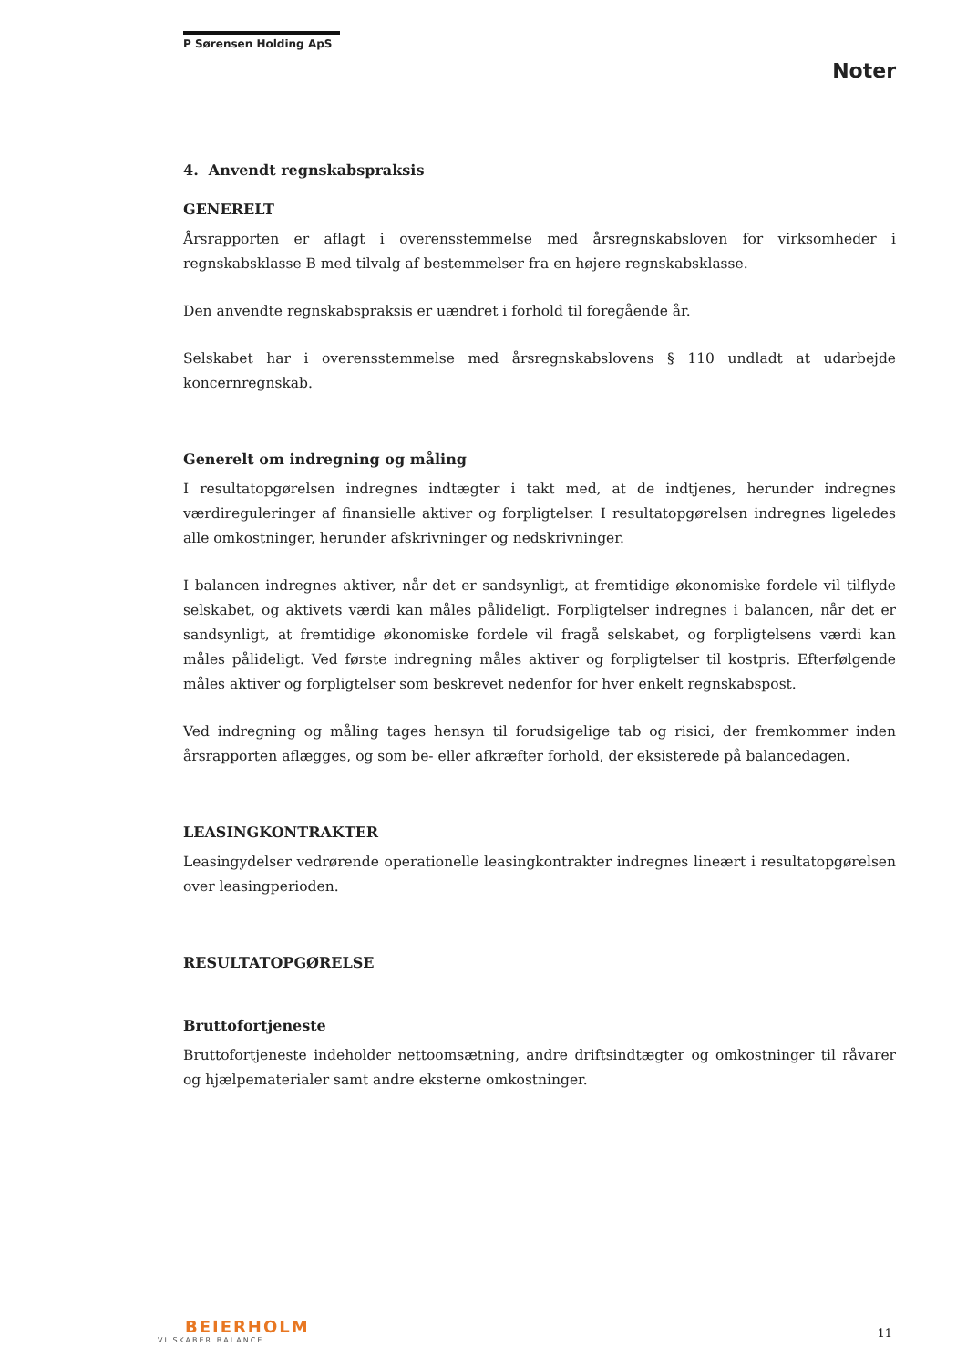P Sørensen Holding ApS
Noter
4. Anvendt regnskabspraksis
GENERELT
Årsrapporten er aflagt i overensstemmelse med årsregnskabsloven for virksomheder i regnskabsklasse B med tilvalg af bestemmelser fra en højere regnskabsklasse.
Den anvendte regnskabspraksis er uændret i forhold til foregående år.
Selskabet har i overensstemmelse med årsregnskabslovens § 110 undladt at udarbejde koncernregnskab.
Generelt om indregning og måling
I resultatopgørelsen indregnes indtægter i takt med, at de indtjenes, herunder indregnes værdireguleringer af finansielle aktiver og forpligtelser. I resultatopgørelsen indregnes ligeledes alle omkostninger, herunder afskrivninger og nedskrivninger.
I balancen indregnes aktiver, når det er sandsynligt, at fremtidige økonomiske fordele vil tilflyde selskabet, og aktivets værdi kan måles pålideligt. Forpligtelser indregnes i balancen, når det er sandsynligt, at fremtidige økonomiske fordele vil fragå selskabet, og forpligtelsens værdi kan måles pålideligt. Ved første indregning måles aktiver og forpligtelser til kostpris. Efterfølgende måles aktiver og forpligtelser som beskrevet nedenfor for hver enkelt regnskabspost.
Ved indregning og måling tages hensyn til forudsigelige tab og risici, der fremkommer inden årsrapporten aflægges, og som be- eller afkræfter forhold, der eksisterede på balancedagen.
LEASINGKONTRAKTER
Leasingydelser vedrørende operationelle leasingkontrakter indregnes lineært i resultatopgørelsen over leasingperioden.
RESULTATOPGØRELSE
Bruttofortjeneste
Bruttofortjeneste indeholder nettoomsætning, andre driftsindtægter og omkostninger til råvarer og hjælpematerialer samt andre eksterne omkostninger.
BEIERHOLM
VI SKABER BALANCE
11